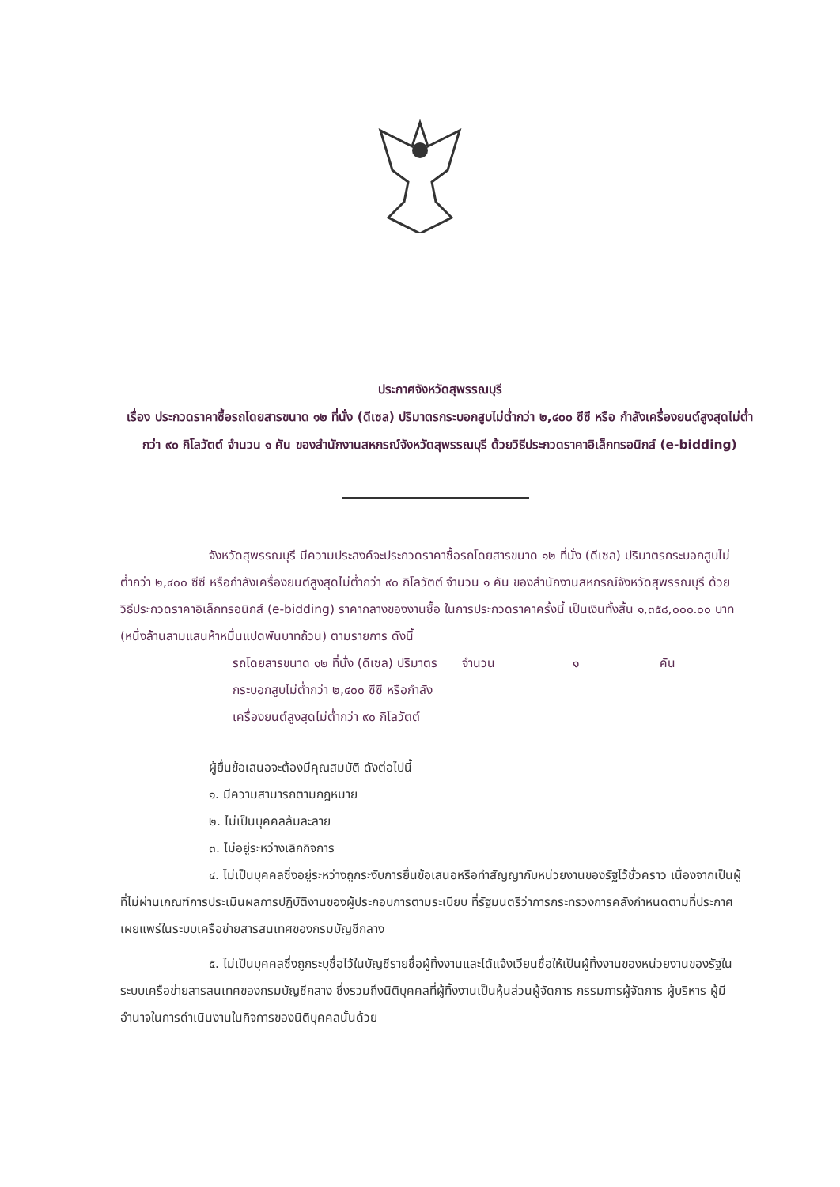ประกาศจังหวัดสุพรรณบุรี
เรื่อง ประกวดราคาซื้อรถโดยสารขนาด ๑๒ ที่นั่ง (ดีเซล) ปริมาตรกระบอกสูบไม่ต่ำกว่า ๒,๔๐๐ ซีซี หรือ กำลังเครื่องยนต์สูงสุดไม่ต่ำกว่า ๙๐ กิโลวัตต์ จำนวน ๑ คัน ของสำนักงานสหกรณ์จังหวัดสุพรรณบุรี ด้วยวิธีประกวดราคาอิเล็กทรอนิกส์ (e-bidding)
จังหวัดสุพรรณบุรี มีความประสงค์จะประกวดราคาซื้อรถโดยสารขนาด ๑๒ ที่นั่ง (ดีเซล) ปริมาตรกระบอกสูบไม่ต่ำกว่า ๒,๔๐๐ ซีซี หรือกำลังเครื่องยนต์สูงสุดไม่ต่ำกว่า ๙๐ กิโลวัตต์ จำนวน ๑ คัน ของสำนักงานสหกรณ์จังหวัดสุพรรณบุรี ด้วยวิธีประกวดราคาอิเล็กทรอนิกส์ (e-bidding) ราคากลางของงานซื้อ ในการประกวดราคาครั้งนี้ เป็นเงินทั้งสิ้น ๑,๓๕๘,๐๐๐.๐๐ บาท (หนึ่งล้านสามแสนห้าหมื่นแปดพันบาทถ้วน) ตามรายการ ดังนี้
รถโดยสารขนาด ๑๒ ที่นั่ง (ดีเซล) ปริมาตรกระบอกสูบไม่ต่ำกว่า ๒,๔๐๐ ซีซี หรือกำลังเครื่องยนต์สูงสุดไม่ต่ำกว่า ๙๐ กิโลวัตต์
จำนวน ๑ คัน
ผู้ยื่นข้อเสนอจะต้องมีคุณสมบัติ ดังต่อไปนี้
๑. มีความสามารถตามกฎหมาย
๒. ไม่เป็นบุคคลล้มละลาย
๓. ไม่อยู่ระหว่างเลิกกิจการ
๔. ไม่เป็นบุคคลซึ่งอยู่ระหว่างถูกระงับการยื่นข้อเสนอหรือทำสัญญากับหน่วยงานของรัฐไว้ชั่วคราว เนื่องจากเป็นผู้ที่ไม่ผ่านเกณฑ์การประเมินผลการปฏิบัติงานของผู้ประกอบการตามระเบียบ ที่รัฐมนตรีว่าการกระทรวงการคลังกำหนดตามที่ประกาศเผยแพร่ในระบบเครือข่ายสารสนเทศของกรมบัญชีกลาง
๕. ไม่เป็นบุคคลซึ่งถูกระบุชื่อไว้ในบัญชีรายชื่อผู้ทิ้งงานและได้แจ้งเวียนชื่อให้เป็นผู้ทิ้งงานของหน่วยงานของรัฐในระบบเครือข่ายสารสนเทศของกรมบัญชีกลาง ซึ่งรวมถึงนิติบุคคลที่ผู้ทิ้งงานเป็นหุ้นส่วนผู้จัดการ กรรมการผู้จัดการ ผู้บริหาร ผู้มีอำนาจในการดำเนินงานในกิจการของนิติบุคคลนั้นด้วย